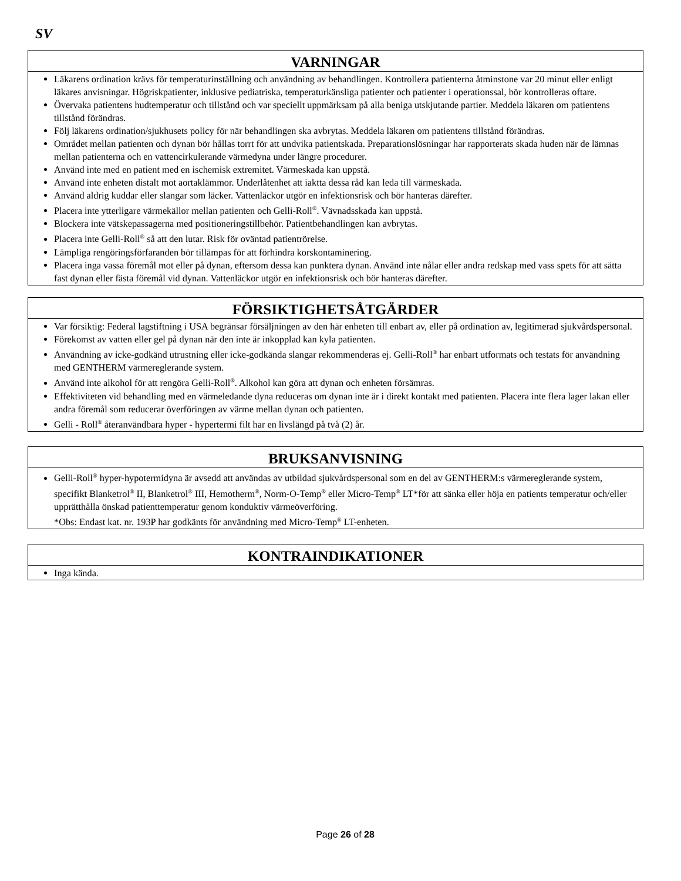SV
VARNINGAR
Läkarens ordination krävs för temperaturinställning och användning av behandlingen. Kontrollera patienterna åtminstone var 20 minut eller enligt läkares anvisningar. Högriskpatienter, inklusive pediatriska, temperaturkänsliga patienter och patienter i operationssal, bör kontrolleras oftare.
Övervaka patientens hudtemperatur och tillstånd och var speciellt uppmärksam på alla beniga utskjutande partier. Meddela läkaren om patientens tillstånd förändras.
Följ läkarens ordination/sjukhusets policy för när behandlingen ska avbrytas. Meddela läkaren om patientens tillstånd förändras.
Området mellan patienten och dynan bör hållas torrt för att undvika patientskada. Preparationslösningar har rapporterats skada huden när de lämnas mellan patienterna och en vattencirkulerande värmedyna under längre procedurer.
Använd inte med en patient med en ischemisk extremitet. Värmeskada kan uppstå.
Använd inte enheten distalt mot aortaklämmor. Underlåtenhet att iaktta dessa råd kan leda till värmeskada.
Använd aldrig kuddar eller slangar som läcker. Vattenläckor utgör en infektionsrisk och bör hanteras därefter.
Placera inte ytterligare värmekällor mellan patienten och Gelli-Roll<sup>®</sup>. Vävnadsskada kan uppstå.
Blockera inte vätskepassagerna med positioneringstillbehör. Patientbehandlingen kan avbrytas.
Placera inte Gelli-Roll<sup>®</sup> så att den lutar. Risk för oväntad patientrörelse.
Lämpliga rengöringsförfaranden bör tillämpas för att förhindra korskontaminering.
Placera inga vassa föremål mot eller på dynan, eftersom dessa kan punktera dynan. Använd inte nålar eller andra redskap med vass spets för att sätta fast dynan eller fästa föremål vid dynan. Vattenläckor utgör en infektionsrisk och bör hanteras därefter.
FÖRSIKTIGHETSÅTGÄRDER
Var försiktig: Federal lagstiftning i USA begränsar försäljningen av den här enheten till enbart av, eller på ordination av, legitimerad sjukvårdspersonal.
Förekomst av vatten eller gel på dynan när den inte är inkopplad kan kyla patienten.
Användning av icke-godkänd utrustning eller icke-godkända slangar rekommenderas ej. Gelli-Roll<sup>®</sup> har enbart utformats och testats för användning med GENTHERM värmereglerande system.
Använd inte alkohol för att rengöra Gelli-Roll<sup>®</sup>. Alkohol kan göra att dynan och enheten försämras.
Effektiviteten vid behandling med en värmeledande dyna reduceras om dynan inte är i direkt kontakt med patienten. Placera inte flera lager lakan eller andra föremål som reducerar överföringen av värme mellan dynan och patienten.
Gelli - Roll<sup>®</sup> återanvändbara hyper - hypertermi filt har en livslängd på två (2) år.
BRUKSANVISNING
Gelli-Roll<sup>®</sup> hyper-hypotermidyna är avsedd att användas av utbildad sjukvårdspersonal som en del av GENTHERM:s värmereglerande system, specifikt Blanketrol<sup>®</sup> II, Blanketrol<sup>®</sup> III, Hemotherm<sup>®</sup>, Norm-O-Temp<sup>®</sup> eller Micro-Temp<sup>®</sup> LT*för att sänka eller höja en patients temperatur och/eller upprätthålla önskad patienttemperatur genom konduktiv värmeöverföring.
*Obs: Endast kat. nr. 193P har godkänts för användning med Micro-Temp<sup>®</sup> LT-enheten.
KONTRAINDIKATIONER
Inga kända.
Page 26 of 28